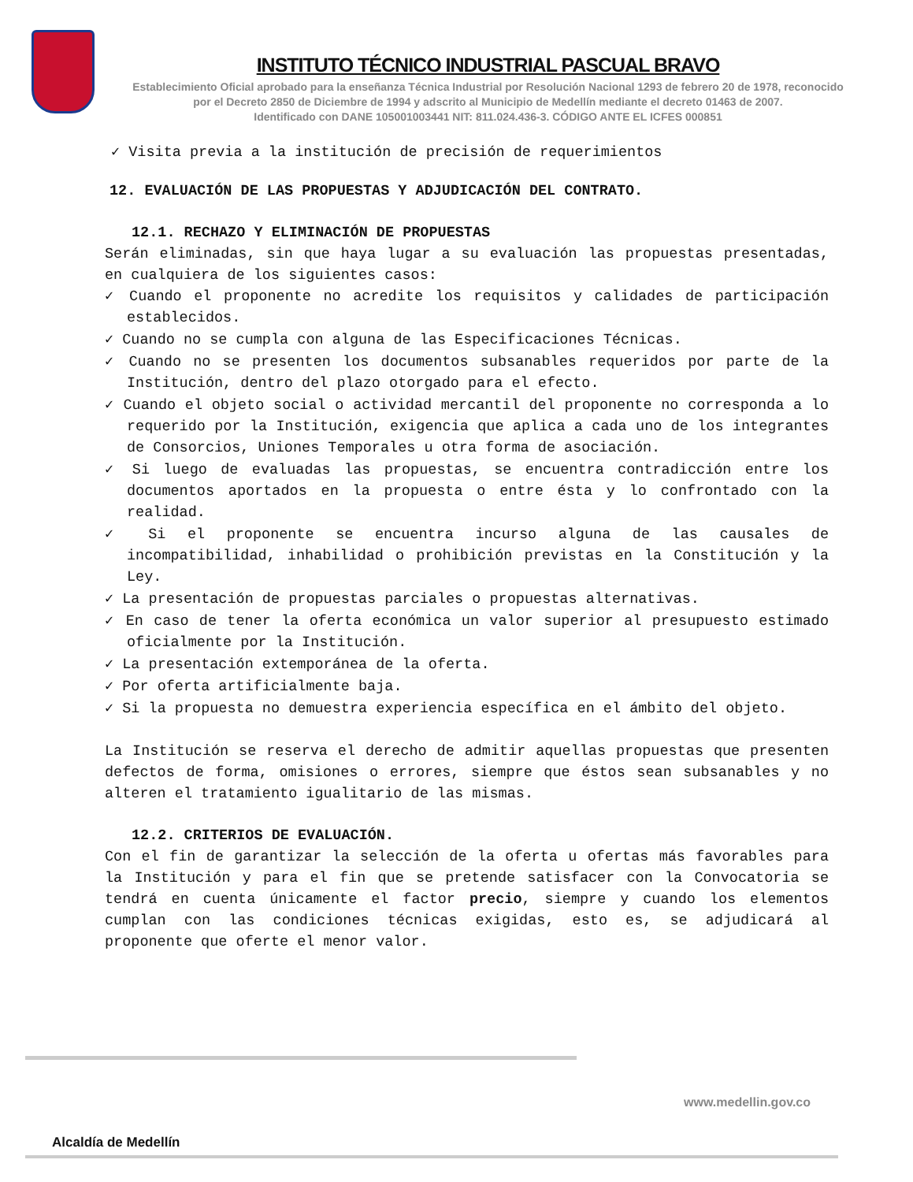INSTITUTO TÉCNICO INDUSTRIAL PASCUAL BRAVO
Establecimiento Oficial aprobado para la enseñanza Técnica Industrial por Resolución Nacional 1293 de febrero 20 de 1978, reconocido
por el Decreto 2850 de Diciembre de 1994 y adscrito al Municipio de Medellín mediante el decreto 01463 de 2007.
Identificado con DANE 105001003441 NIT: 811.024.436-3. CÓDIGO ANTE EL ICFES 000851
✓ Visita previa a la institución de precisión de requerimientos
12. EVALUACIÓN DE LAS PROPUESTAS Y ADJUDICACIÓN DEL CONTRATO.
12.1. RECHAZO Y ELIMINACIÓN DE PROPUESTAS
Serán eliminadas, sin que haya lugar a su evaluación las propuestas presentadas, en cualquiera de los siguientes casos:
✓ Cuando el proponente no acredite los requisitos y calidades de participación establecidos.
✓ Cuando no se cumpla con alguna de las Especificaciones Técnicas.
✓ Cuando no se presenten los documentos subsanables requeridos por parte de la Institución, dentro del plazo otorgado para el efecto.
✓ Cuando el objeto social o actividad mercantil del proponente no corresponda a lo requerido por la Institución, exigencia que aplica a cada uno de los integrantes de Consorcios, Uniones Temporales u otra forma de asociación.
✓ Si luego de evaluadas las propuestas, se encuentra contradicción entre los documentos aportados en la propuesta o entre ésta y lo confrontado con la realidad.
✓ Si el proponente se encuentra incurso alguna de las causales de incompatibilidad, inhabilidad o prohibición previstas en la Constitución y la Ley.
✓ La presentación de propuestas parciales o propuestas alternativas.
✓ En caso de tener la oferta económica un valor superior al presupuesto estimado oficialmente por la Institución.
✓ La presentación extemporánea de la oferta.
✓ Por oferta artificialmente baja.
✓ Si la propuesta no demuestra experiencia específica en el ámbito del objeto.
La Institución se reserva el derecho de admitir aquellas propuestas que presenten defectos de forma, omisiones o errores, siempre que éstos sean subsanables y no alteren el tratamiento igualitario de las mismas.
12.2. CRITERIOS DE EVALUACIÓN.
Con el fin de garantizar la selección de la oferta u ofertas más favorables para la Institución y para el fin que se pretende satisfacer con la Convocatoria se tendrá en cuenta únicamente el factor precio, siempre y cuando los elementos cumplan con las condiciones técnicas exigidas, esto es, se adjudicará al proponente que oferte el menor valor.
Alcaldía de Medellín
www.medellin.gov.co